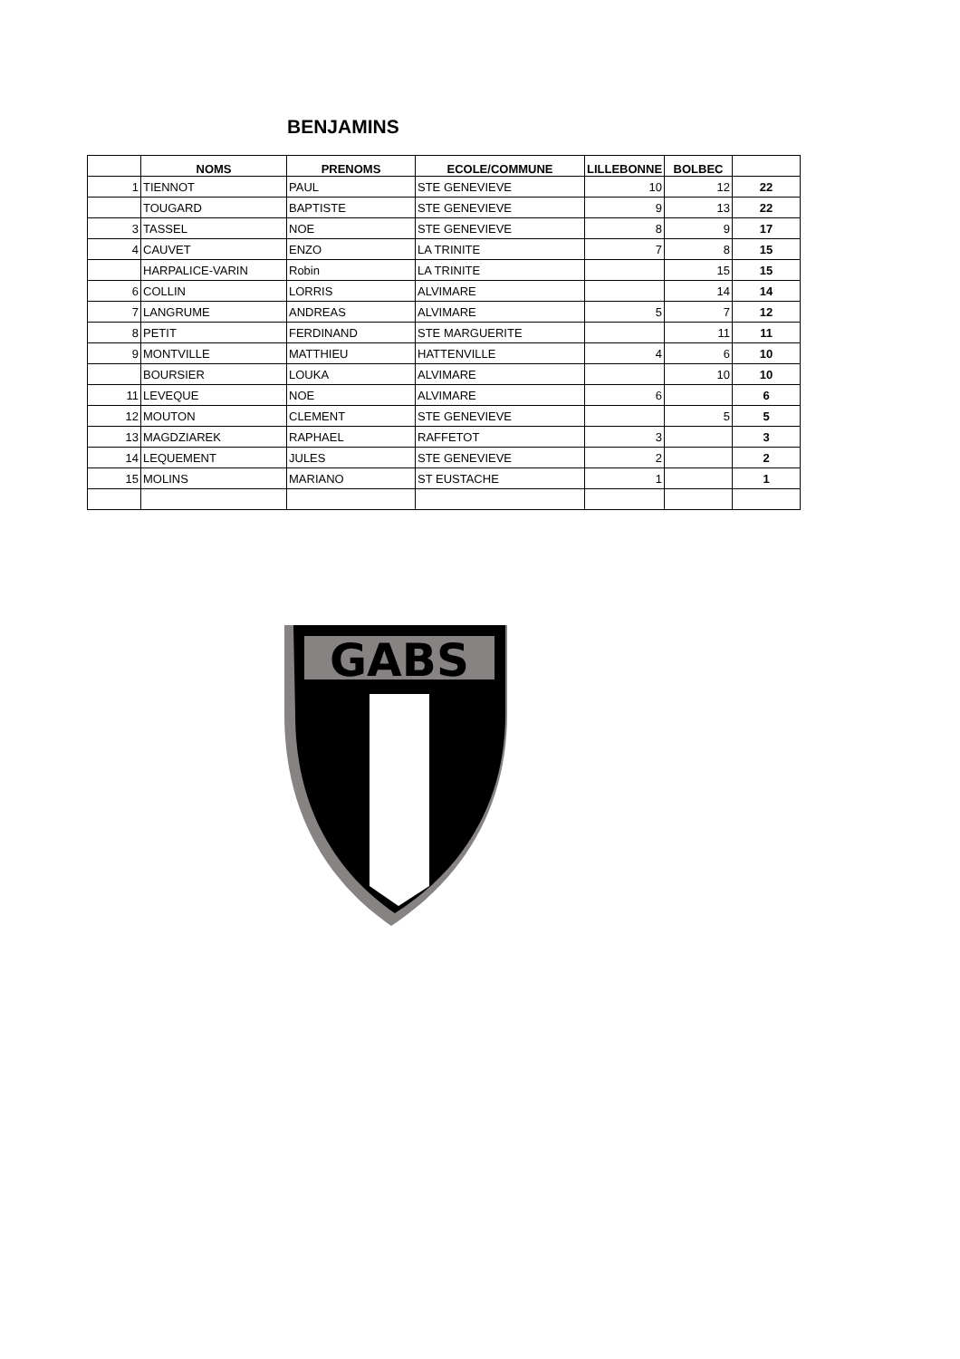BENJAMINS
| | NOMS | PRENOMS | ECOLE/COMMUNE | LILLEBONNE | BOLBEC | |
| --- | --- | --- | --- | --- | --- | --- |
| 1 | TIENNOT | PAUL | STE GENEVIEVE | 10 | 12 | 22 |
| | TOUGARD | BAPTISTE | STE GENEVIEVE | 9 | 13 | 22 |
| 3 | TASSEL | NOE | STE GENEVIEVE | 8 | 9 | 17 |
| 4 | CAUVET | ENZO | LA TRINITE | 7 | 8 | 15 |
| | HARPALICE-VARIN | Robin | LA TRINITE | | 15 | 15 |
| 6 | COLLIN | LORRIS | ALVIMARE | | 14 | 14 |
| 7 | LANGRUME | ANDREAS | ALVIMARE | 5 | 7 | 12 |
| 8 | PETIT | FERDINAND | STE MARGUERITE | | 11 | 11 |
| 9 | MONTVILLE | MATTHIEU | HATTENVILLE | 4 | 6 | 10 |
| | BOURSIER | LOUKA | ALVIMARE | | 10 | 10 |
| 11 | LEVEQUE | NOE | ALVIMARE | 6 | | 6 |
| 12 | MOUTON | CLEMENT | STE GENEVIEVE | | 5 | 5 |
| 13 | MAGDZIAREK | RAPHAEL | RAFFETOT | 3 | | 3 |
| 14 | LEQUEMENT | JULES | STE GENEVIEVE | 2 | | 2 |
| 15 | MOLINS | MARIANO | ST EUSTACHE | 1 | | 1 |
GABS